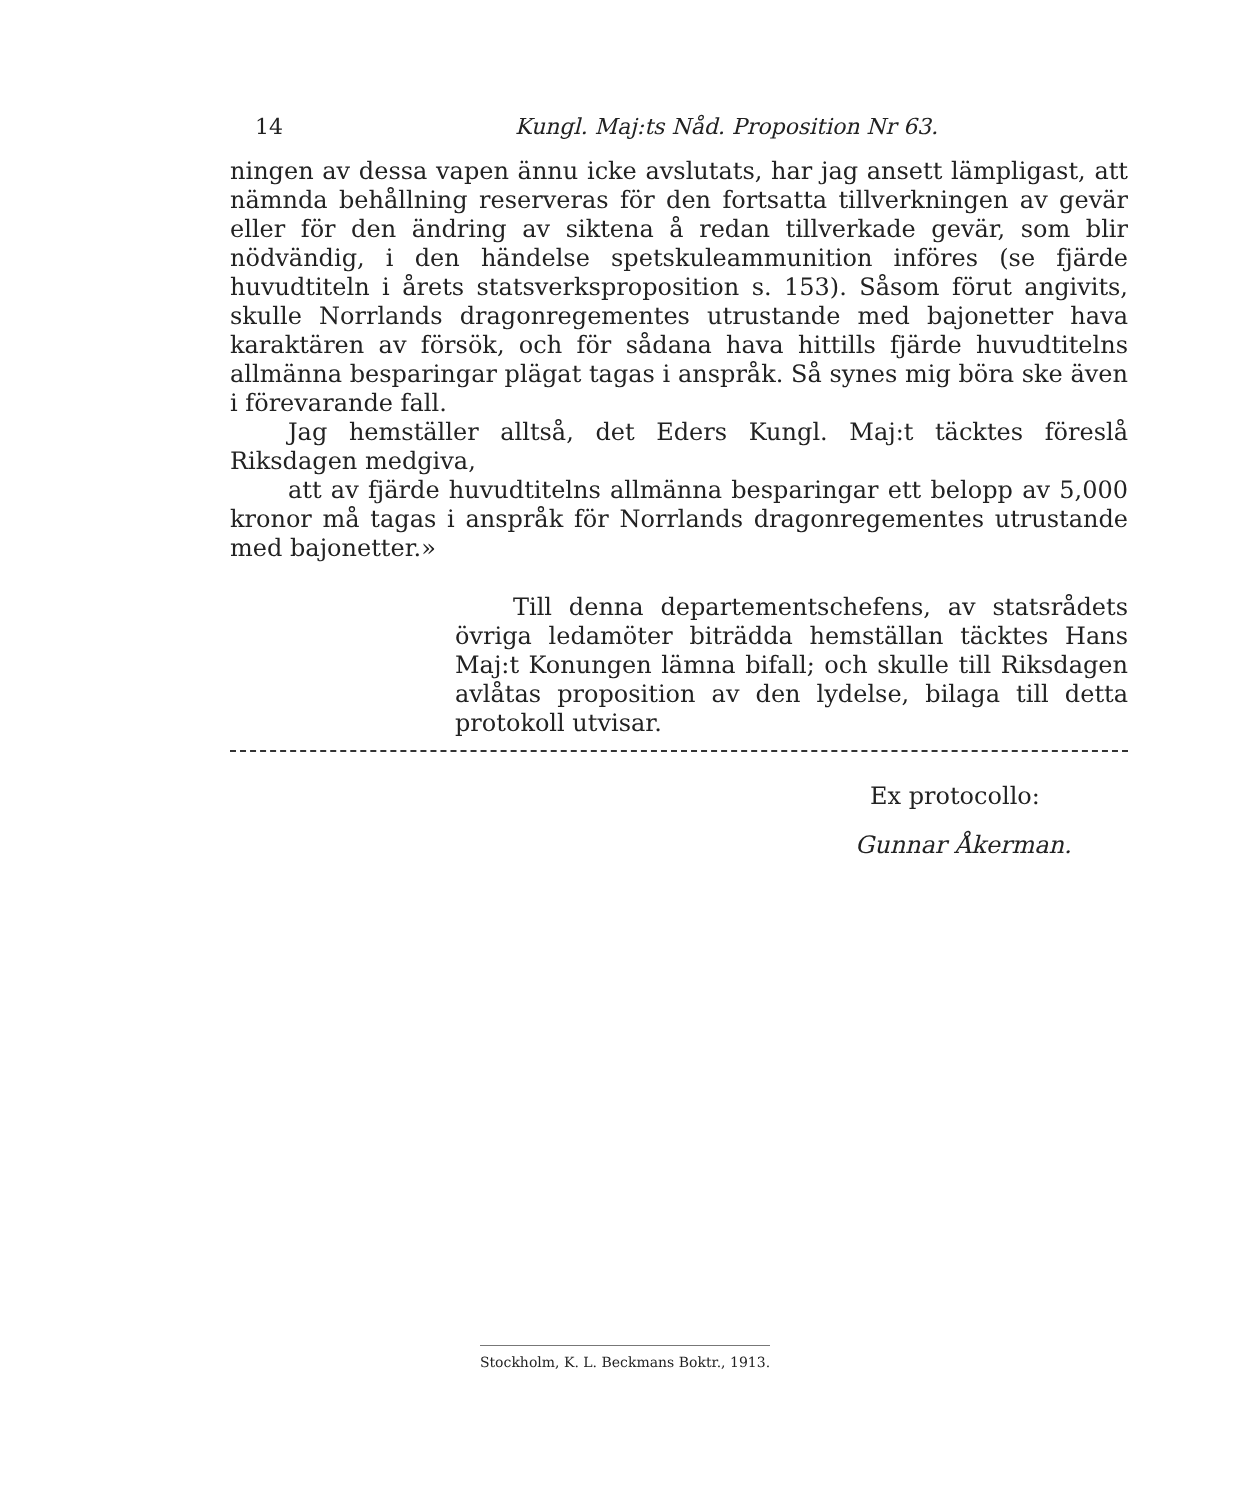14 Kungl. Maj:ts Nåd. Proposition Nr 63.
ningen av dessa vapen ännu icke avslutats, har jag ansett lämpligast, att nämnda behållning reserveras för den fortsatta tillverkningen av gevär eller för den ändring av siktena å redan tillverkade gevär, som blir nödvändig, i den händelse spetskuleammunition införes (se fjärde huvudtiteln i årets statsverksproposition s. 153). Såsom förut angivits, skulle Norrlands dragonregementes utrustande med bajonetter hava karaktären av försök, och för sådana hava hittills fjärde huvudtitelns allmänna besparingar plägat tagas i anspråk. Så synes mig böra ske även i förevarande fall.
Jag hemställer alltså, det Eders Kungl. Maj:t täcktes föreslå Riksdagen medgiva,
att av fjärde huvudtitelns allmänna besparingar ett belopp av 5,000 kronor må tagas i anspråk för Norrlands dragonregementes utrustande med bajonetter.»
Till denna departementschefens, av statsrådets övriga ledamöter biträdda hemställan täcktes Hans Maj:t Konungen lämna bifall; och skulle till Riksdagen avlåtas proposition av den lydelse, bilaga till detta protokoll utvisar.
Ex protocollo:
Gunnar Åkerman.
Stockholm, K. L. Beckmans Boktr., 1913.